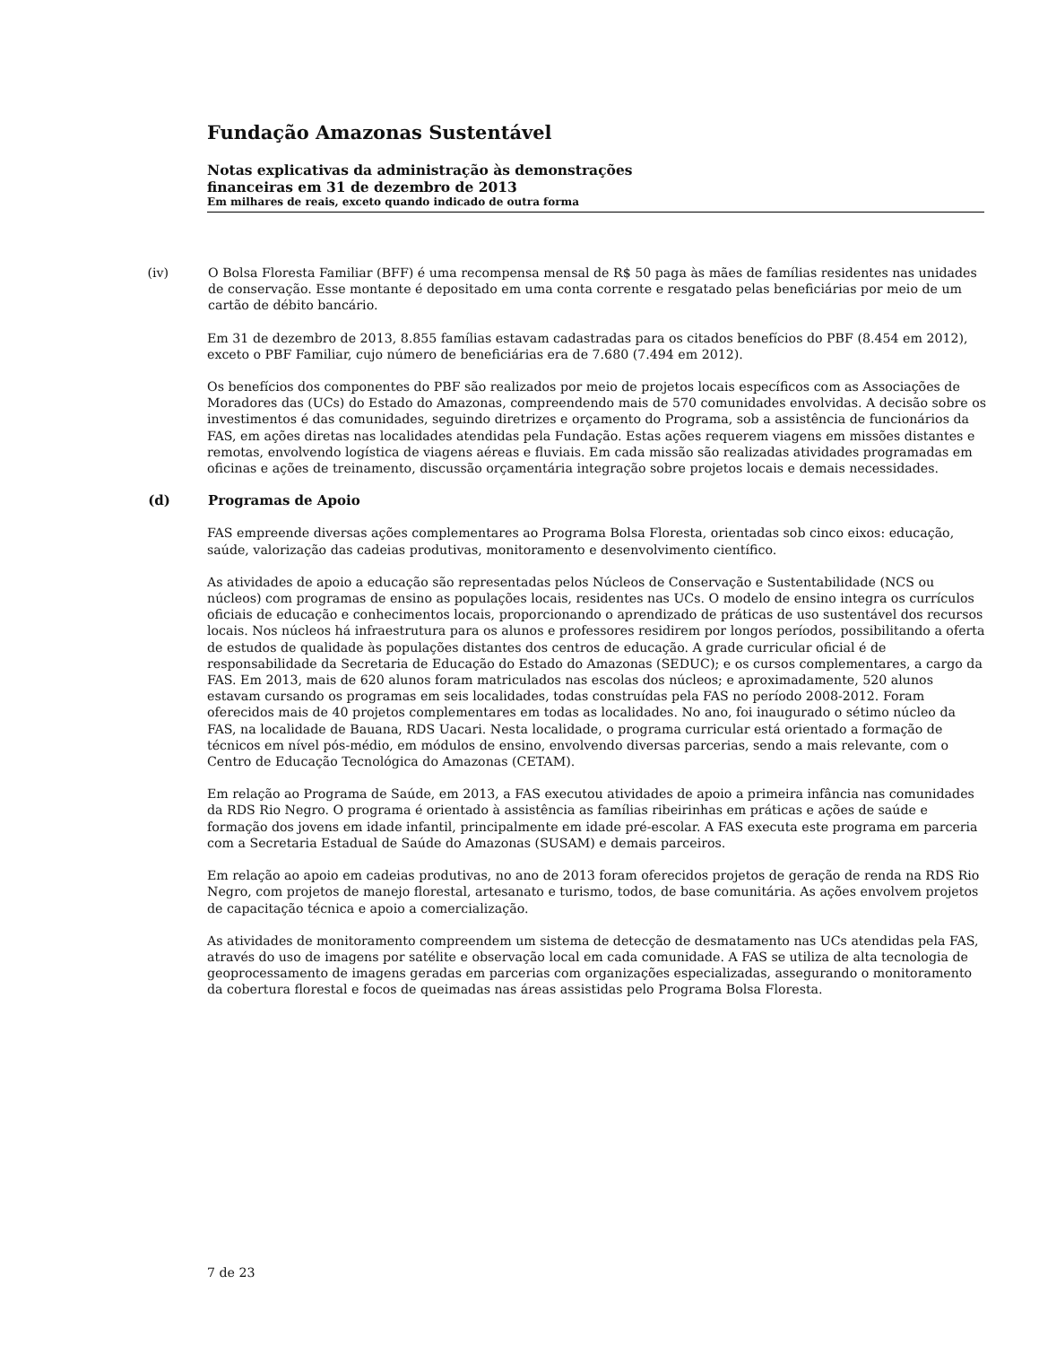Fundação Amazonas Sustentável
Notas explicativas da administração às demonstrações
financeiras em 31 de dezembro de 2013
Em milhares de reais, exceto quando indicado de outra forma
(iv) O Bolsa Floresta Familiar (BFF) é uma recompensa mensal de R$ 50 paga às mães de famílias residentes nas unidades de conservação. Esse montante é depositado em uma conta corrente e resgatado pelas beneficiárias por meio de um cartão de débito bancário.
Em 31 de dezembro de 2013, 8.855 famílias estavam cadastradas para os citados benefícios do PBF (8.454 em 2012), exceto o PBF Familiar, cujo número de beneficiárias era de 7.680 (7.494 em 2012).
Os benefícios dos componentes do PBF são realizados por meio de projetos locais específicos com as Associações de Moradores das (UCs) do Estado do Amazonas, compreendendo mais de 570 comunidades envolvidas. A decisão sobre os investimentos é das comunidades, seguindo diretrizes e orçamento do Programa, sob a assistência de funcionários da FAS, em ações diretas nas localidades atendidas pela Fundação. Estas ações requerem viagens em missões distantes e remotas, envolvendo logística de viagens aéreas e fluviais. Em cada missão são realizadas atividades programadas em oficinas e ações de treinamento, discussão orçamentária integração sobre projetos locais e demais necessidades.
(d) Programas de Apoio
FAS empreende diversas ações complementares ao Programa Bolsa Floresta, orientadas sob cinco eixos: educação, saúde, valorização das cadeias produtivas, monitoramento e desenvolvimento científico.
As atividades de apoio a educação são representadas pelos Núcleos de Conservação e Sustentabilidade (NCS ou núcleos) com programas de ensino as populações locais, residentes nas UCs. O modelo de ensino integra os currículos oficiais de educação e conhecimentos locais, proporcionando o aprendizado de práticas de uso sustentável dos recursos locais. Nos núcleos há infraestrutura para os alunos e professores residirem por longos períodos, possibilitando a oferta de estudos de qualidade às populações distantes dos centros de educação. A grade curricular oficial é de responsabilidade da Secretaria de Educação do Estado do Amazonas (SEDUC); e os cursos complementares, a cargo da FAS. Em 2013, mais de 620 alunos foram matriculados nas escolas dos núcleos; e aproximadamente, 520 alunos estavam cursando os programas em seis localidades, todas construídas pela FAS no período 2008-2012. Foram oferecidos mais de 40 projetos complementares em todas as localidades. No ano, foi inaugurado o sétimo núcleo da FAS, na localidade de Bauana, RDS Uacari. Nesta localidade, o programa curricular está orientado a formação de técnicos em nível pós-médio, em módulos de ensino, envolvendo diversas parcerias, sendo a mais relevante, com o Centro de Educação Tecnológica do Amazonas (CETAM).
Em relação ao Programa de Saúde, em 2013, a FAS executou atividades de apoio a primeira infância nas comunidades da RDS Rio Negro. O programa é orientado à assistência as famílias ribeirinhas em práticas e ações de saúde e formação dos jovens em idade infantil, principalmente em idade pré-escolar. A FAS executa este programa em parceria com a Secretaria Estadual de Saúde do Amazonas (SUSAM) e demais parceiros.
Em relação ao apoio em cadeias produtivas, no ano de 2013 foram oferecidos projetos de geração de renda na RDS Rio Negro, com projetos de manejo florestal, artesanato e turismo, todos, de base comunitária. As ações envolvem projetos de capacitação técnica e apoio a comercialização.
As atividades de monitoramento compreendem um sistema de detecção de desmatamento nas UCs atendidas pela FAS, através do uso de imagens por satélite e observação local em cada comunidade. A FAS se utiliza de alta tecnologia de geoprocessamento de imagens geradas em parcerias com organizações especializadas, assegurando o monitoramento da cobertura florestal e focos de queimadas nas áreas assistidas pelo Programa Bolsa Floresta.
7 de 23